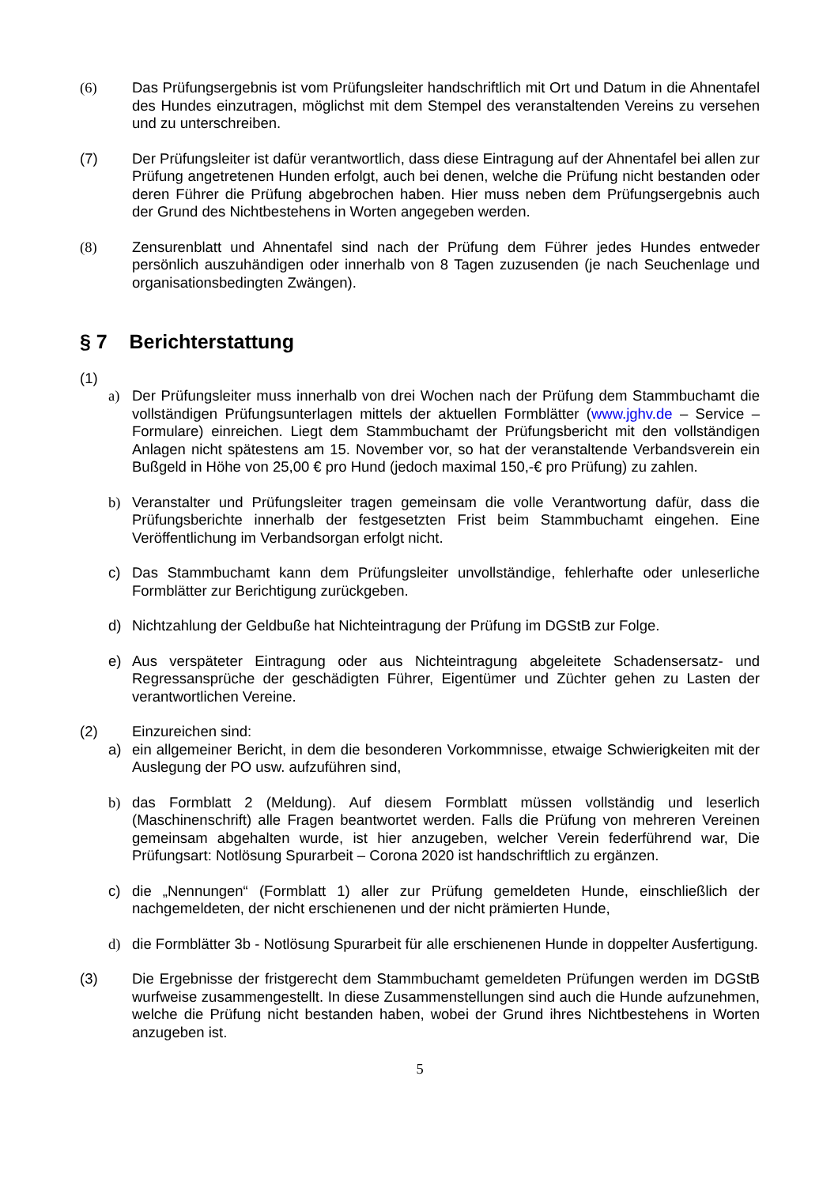(6) Das Prüfungsergebnis ist vom Prüfungsleiter handschriftlich mit Ort und Datum in die Ahnentafel des Hundes einzutragen, möglichst mit dem Stempel des veranstaltenden Vereins zu versehen und zu unterschreiben.
(7) Der Prüfungsleiter ist dafür verantwortlich, dass diese Eintragung auf der Ahnentafel bei allen zur Prüfung angetretenen Hunden erfolgt, auch bei denen, welche die Prüfung nicht bestanden oder deren Führer die Prüfung abgebrochen haben. Hier muss neben dem Prüfungsergebnis auch der Grund des Nichtbestehens in Worten angegeben werden.
(8) Zensurenblatt und Ahnentafel sind nach der Prüfung dem Führer jedes Hundes entweder persönlich auszuhändigen oder innerhalb von 8 Tagen zuzusenden (je nach Seuchenlage und organisationsbedingten Zwängen).
§ 7 Berichterstattung
(1)
a) Der Prüfungsleiter muss innerhalb von drei Wochen nach der Prüfung dem Stammbuchamt die vollständigen Prüfungsunterlagen mittels der aktuellen Formblätter (www.jghv.de – Service – Formulare) einreichen. Liegt dem Stammbuchamt der Prüfungsbericht mit den vollständigen Anlagen nicht spätestens am 15. November vor, so hat der veranstaltende Verbandsverein ein Bußgeld in Höhe von 25,00 € pro Hund (jedoch maximal 150,-€ pro Prüfung) zu zahlen.
b) Veranstalter und Prüfungsleiter tragen gemeinsam die volle Verantwortung dafür, dass die Prüfungsberichte innerhalb der festgesetzten Frist beim Stammbuchamt eingehen. Eine Veröffentlichung im Verbandsorgan erfolgt nicht.
c) Das Stammbuchamt kann dem Prüfungsleiter unvollständige, fehlerhafte oder unleserliche Formblätter zur Berichtigung zurückgeben.
d) Nichtzahlung der Geldbuße hat Nichteintragung der Prüfung im DGStB zur Folge.
e) Aus verspäteter Eintragung oder aus Nichteintragung abgeleitete Schadensersatz- und Regressansprüche der geschädigten Führer, Eigentümer und Züchter gehen zu Lasten der verantwortlichen Vereine.
(2) Einzureichen sind:
a) ein allgemeiner Bericht, in dem die besonderen Vorkommnisse, etwaige Schwierigkeiten mit der Auslegung der PO usw. aufzuführen sind,
b) das Formblatt 2 (Meldung). Auf diesem Formblatt müssen vollständig und leserlich (Maschinenschrift) alle Fragen beantwortet werden. Falls die Prüfung von mehreren Vereinen gemeinsam abgehalten wurde, ist hier anzugeben, welcher Verein federführend war, Die Prüfungsart: Notlösung Spurarbeit – Corona 2020 ist handschriftlich zu ergänzen.
c) die „Nennungen“ (Formblatt 1) aller zur Prüfung gemeldeten Hunde, einschließlich der nachgemeldeten, der nicht erschienenen und der nicht prämierten Hunde,
d) die Formblätter 3b - Notlösung Spurarbeit für alle erschienenen Hunde in doppelter Ausfertigung.
(3) Die Ergebnisse der fristgerecht dem Stammbuchamt gemeldeten Prüfungen werden im DGStB wurfweise zusammengestellt. In diese Zusammenstellungen sind auch die Hunde aufzunehmen, welche die Prüfung nicht bestanden haben, wobei der Grund ihres Nichtbestehens in Worten anzugeben ist.
5